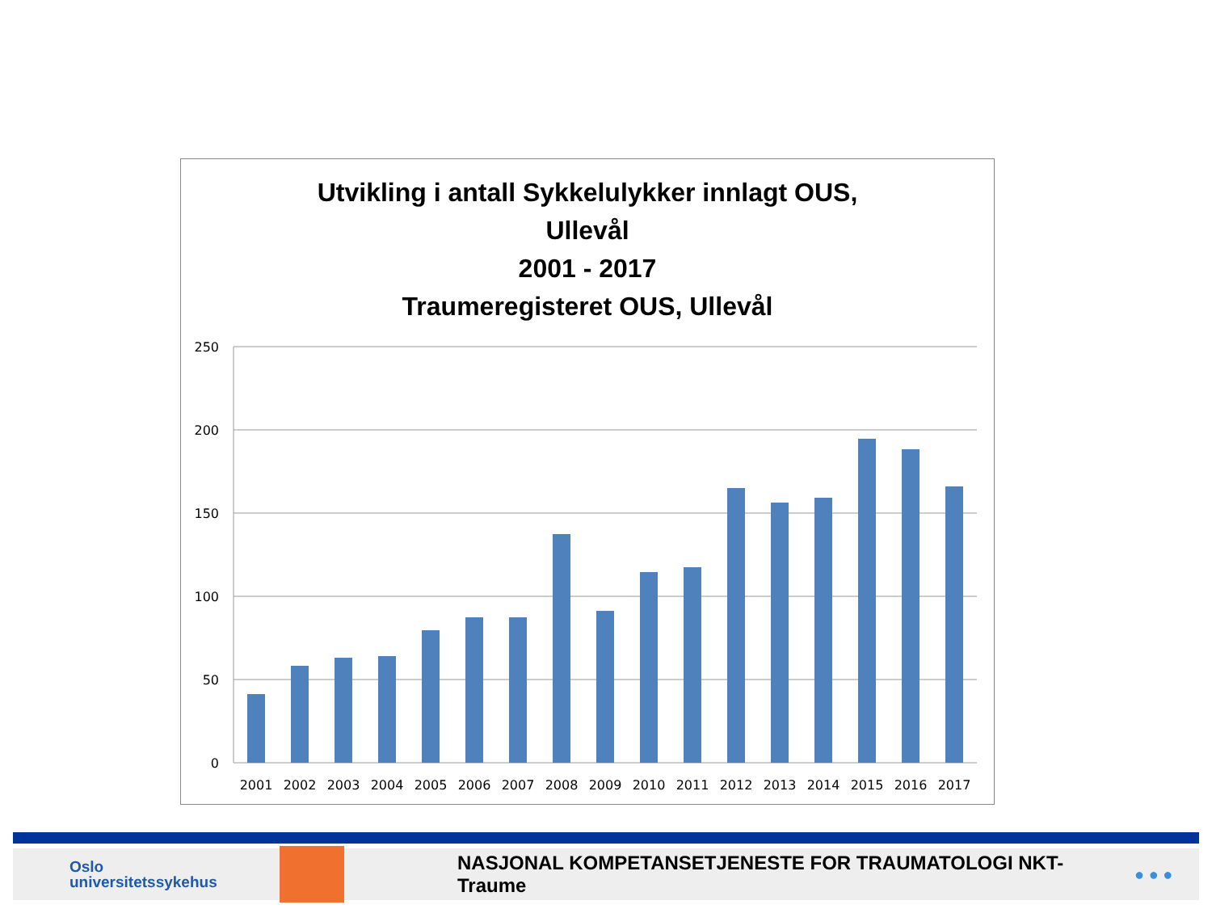Utvikling i antall Sykkelulykker innlagt OUS,
Ullevål
2001 - 2017
Traumeregisteret OUS, Ullevål
250
200
150
100
50
0
2001
2002
2003
2004
2005
2006
2007
2008
2009
2010
2011
2012
2013
2014
2015
2016
2017
Oslo
universitetssykehus
NASJONAL KOMPETANSETJENESTE FOR TRAUMATOLOGI NKT- Traume
● ● ●